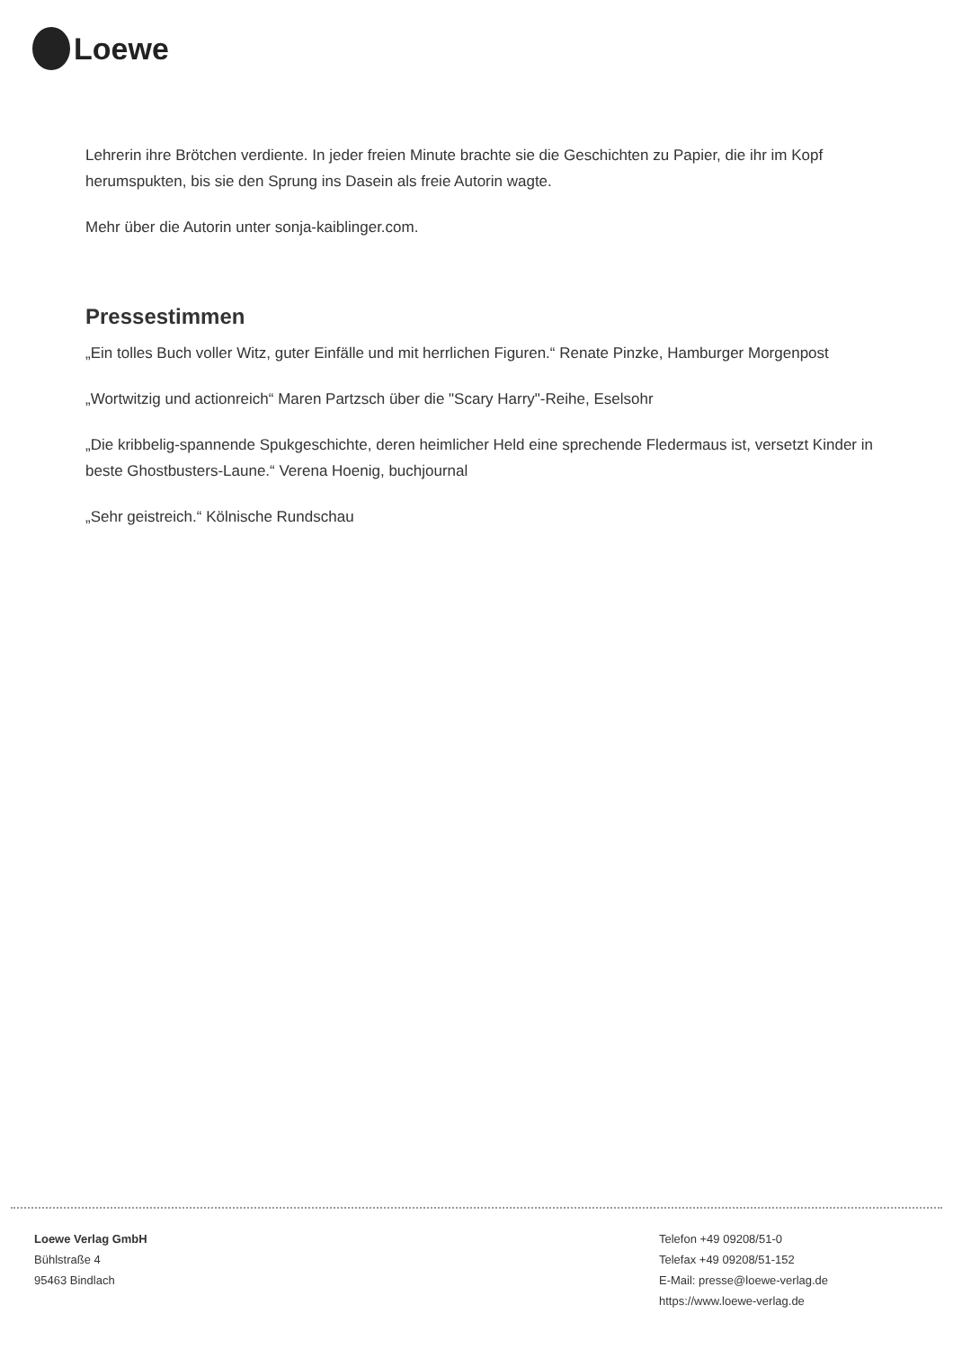Loewe
Lehrerin ihre Brötchen verdiente. In jeder freien Minute brachte sie die Geschichten zu Papier, die ihr im Kopf herumspukten, bis sie den Sprung ins Dasein als freie Autorin wagte.
Mehr über die Autorin unter sonja-kaiblinger.com.
Pressestimmen
„Ein tolles Buch voller Witz, guter Einfälle und mit herrlichen Figuren.“ Renate Pinzke, Hamburger Morgenpost
„Wortwitzig und actionreich“ Maren Partzsch über die "Scary Harry"-Reihe, Eselsohr
„Die kribbelig-spannende Spukgeschichte, deren heimlicher Held eine sprechende Fledermaus ist, versetzt Kinder in beste Ghostbusters-Laune.“ Verena Hoenig, buchjournal
„Sehr geistreich.“ Kölnische Rundschau
Loewe Verlag GmbH
Bühlstraße 4
95463 Bindlach
Telefon +49 09208/51-0
Telefax +49 09208/51-152
E-Mail: presse@loewe-verlag.de
https://www.loewe-verlag.de